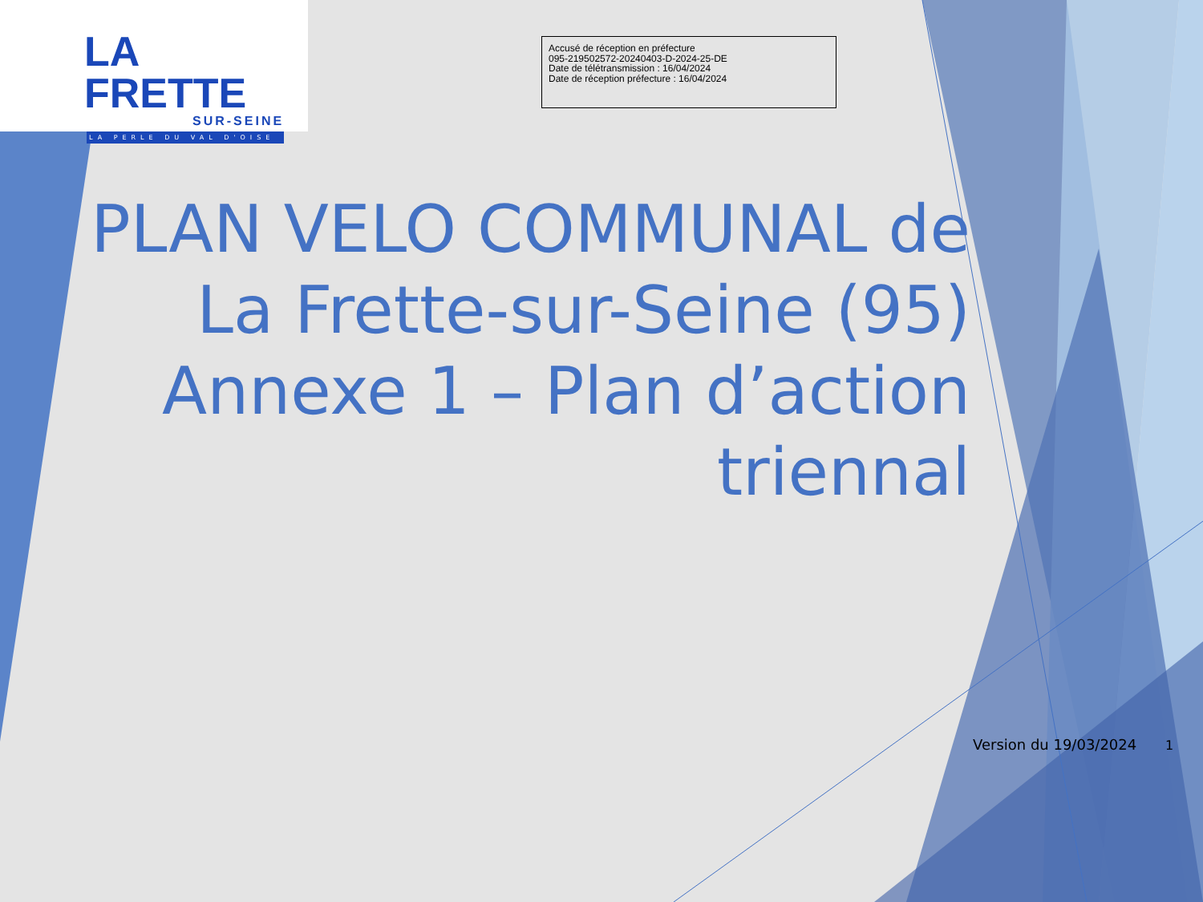LA FRETTE
SUR-SEINE
LA PERLE DU VAL D'OISE
Accusé de réception en préfecture
095-219502572-20240403-D-2024-25-DE
Date de télétransmission : 16/04/2024
Date de réception préfecture : 16/04/2024
PLAN VELO COMMUNAL de La Frette-sur-Seine (95) Annexe 1 – Plan d’action triennal
Version du 19/03/2024 1